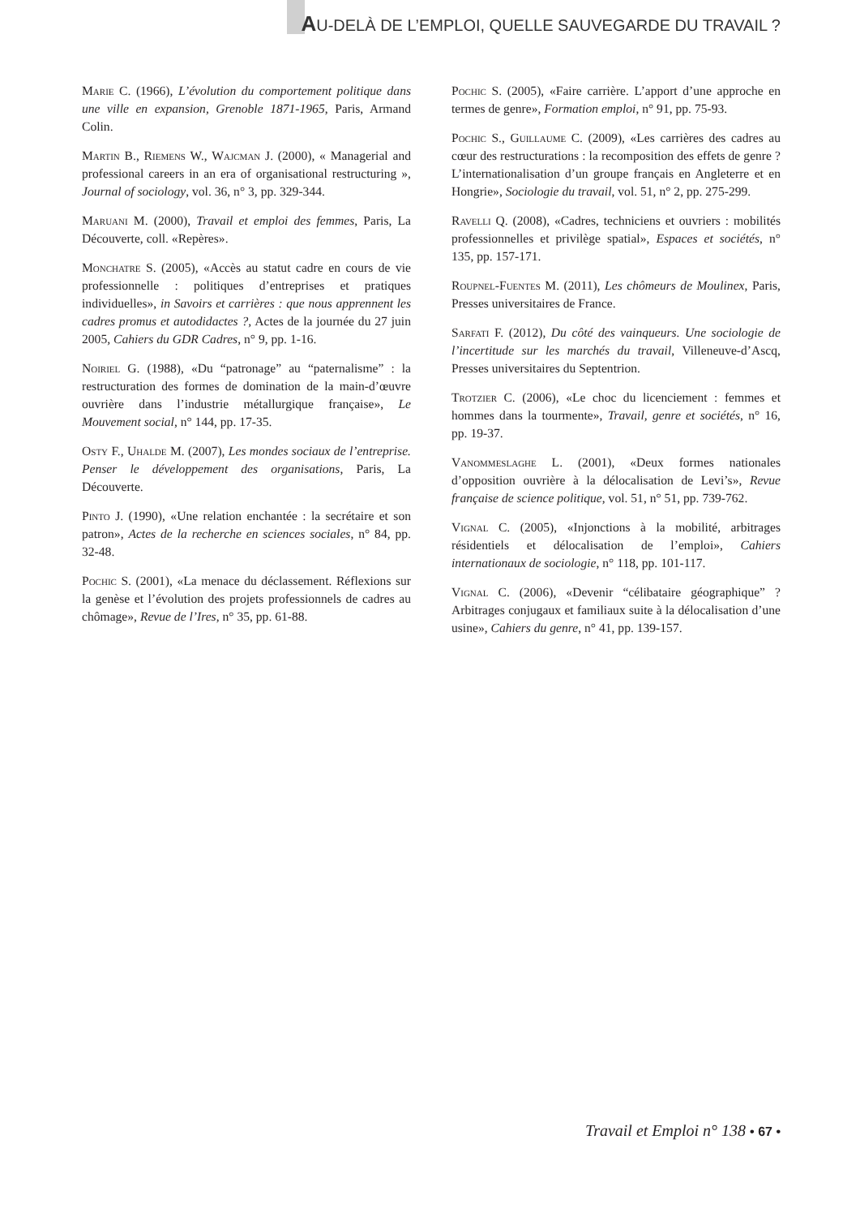AU-DELÀ DE L’EMPLOI, QUELLE SAUVEGARDE DU TRAVAIL ?
Marie C. (1966), L’évolution du comportement politique dans une ville en expansion, Grenoble 1871-1965, Paris, Armand Colin.
Martin B., Riemens W., Wajcman J. (2000), « Managerial and professional careers in an era of organisational restructuring », Journal of sociology, vol. 36, n° 3, pp. 329-344.
Maruani M. (2000), Travail et emploi des femmes, Paris, La Découverte, coll. «Repères».
Monchatre S. (2005), «Accès au statut cadre en cours de vie professionnelle : politiques d’entreprises et pratiques individuelles», in Savoirs et carrières : que nous apprennent les cadres promus et autodidactes ?, Actes de la journée du 27 juin 2005, Cahiers du GDR Cadres, n° 9, pp. 1-16.
Noiriel G. (1988), «Du “patronage” au “paternalisme” : la restructuration des formes de domination de la main-d’œuvre ouvrière dans l’industrie métallurgique française», Le Mouvement social, n° 144, pp. 17-35.
Osty F., Uhalde M. (2007), Les mondes sociaux de l’entreprise. Penser le développement des organisations, Paris, La Découverte.
Pinto J. (1990), «Une relation enchantée : la secrétaire et son patron», Actes de la recherche en sciences sociales, n° 84, pp. 32-48.
Pochic S. (2001), «La menace du déclassement. Réflexions sur la genèse et l’évolution des projets professionnels de cadres au chômage», Revue de l’Ires, n° 35, pp. 61-88.
Pochic S. (2005), «Faire carrière. L’apport d’une approche en termes de genre», Formation emploi, n° 91, pp. 75-93.
Pochic S., Guillaume C. (2009), «Les carrières des cadres au cœur des restructurations : la recomposition des effets de genre ? L’internationalisation d’un groupe français en Angleterre et en Hongrie», Sociologie du travail, vol. 51, n° 2, pp. 275-299.
Ravelli Q. (2008), «Cadres, techniciens et ouvriers : mobilités professionnelles et privilège spatial», Espaces et sociétés, n° 135, pp. 157-171.
Roupnel-Fuentes M. (2011), Les chômeurs de Moulinex, Paris, Presses universitaires de France.
Sarfati F. (2012), Du côté des vainqueurs. Une sociologie de l’incertitude sur les marchés du travail, Villeneuve-d’Ascq, Presses universitaires du Septentrion.
Trotzier C. (2006), «Le choc du licenciement : femmes et hommes dans la tourmente», Travail, genre et sociétés, n° 16, pp. 19-37.
Vanommeslaghe L. (2001), «Deux formes nationales d’opposition ouvrière à la délocalisation de Levi’s», Revue française de science politique, vol. 51, n° 51, pp. 739-762.
Vignal C. (2005), «Injonctions à la mobilité, arbitrages résidentiels et délocalisation de l’emploi», Cahiers internationaux de sociologie, n° 118, pp. 101-117.
Vignal C. (2006), «Devenir “célibataire géographique” ? Arbitrages conjugaux et familiaux suite à la délocalisation d’une usine», Cahiers du genre, n° 41, pp. 139-157.
Travail et Emploi n° 138 • 67 •